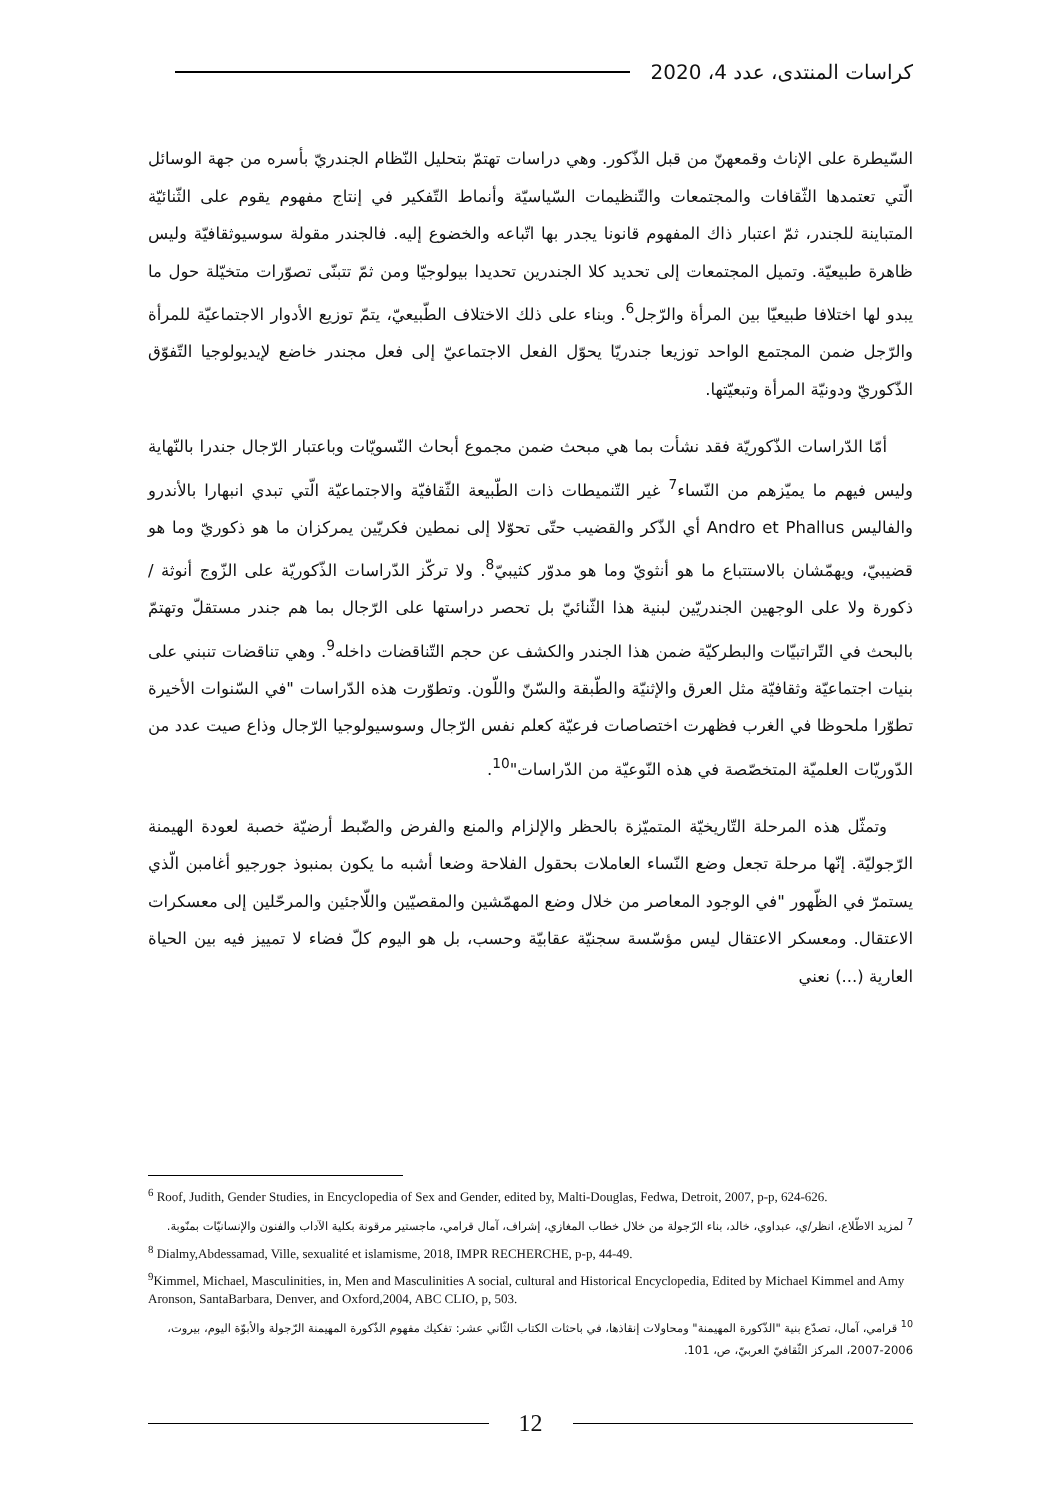كراسات المنتدى، عدد 4، 2020
السّيطرة على الإناث وقمعهنّ من قبل الذّكور. وهي دراسات تهتمّ بتحليل النّظام الجندريّ بأسره من جهة الوسائل الّتي تعتمدها الثّقافات والمجتمعات والتّنظيمات السّياسيّة وأنماط التّفكير في إنتاج مفهوم يقوم على الثّنائيّة المتباينة للجندر، ثمّ اعتبار ذاك المفهوم قانونا يجدر بها اتّباعه والخضوع إليه. فالجندر مقولة سوسيوثقافيّة وليس ظاهرة طبيعيّة. وتميل المجتمعات إلى تحديد كلا الجندرين تحديدا بيولوجيّا ومن ثمّ تتبنّى تصوّرات متخيّلة حول ما يبدو لها اختلافا طبيعيّا بين المرأة والرّجل<sup>6</sup>. وبناء على ذلك الاختلاف الطّبيعيّ، يتمّ توزيع الأدوار الاجتماعيّة للمرأة والرّجل ضمن المجتمع الواحد توزيعا جندريّا يحوّل الفعل الاجتماعيّ إلى فعل مجندر خاضع لإيديولوجيا التّفوّق الذّكوريّ ودونيّة المرأة وتبعيّتها.
أمّا الدّراسات الذّكوريّة فقد نشأت بما هي مبحث ضمن مجموع أبحاث النّسويّات وباعتبار الرّجال جندرا بالنّهاية وليس فيهم ما يميّزهم من النّساء<sup>7</sup> غير التّنميطات ذات الطّبيعة الثّقافيّة والاجتماعيّة الّتي تبدي انبهارا بالأندرو والفاليس Andro et Phallus أي الذّكر والقضيب حتّى تحوّلا إلى نمطين فكريّين يمركزان ما هو ذكوريّ وما هو قضيبيّ، ويهمّشان بالاستتباع ما هو أنثويّ وما هو مدوّر كثيبيّ<sup>8</sup>. ولا تركّز الدّراسات الذّكوريّة على الزّوج أنوثة / ذكورة ولا على الوجهين الجندريّين لبنية هذا الثّنائيّ بل تحصر دراستها على الرّجال بما هم جندر مستقلّ وتهتمّ بالبحث في التّراتبيّات والبطركيّة ضمن هذا الجندر والكشف عن حجم التّناقضات داخله<sup>9</sup>. وهي تناقضات تنبني على بنيات اجتماعيّة وثقافيّة مثل العرق والإثنيّة والطّبقة والسّنّ واللّون. وتطوّرت هذه الدّراسات "في السّنوات الأخيرة تطوّرا ملحوظا في الغرب فظهرت اختصاصات فرعيّة كعلم نفس الرّجال وسوسيولوجيا الرّجال وذاع صيت عدد من الدّوريّات العلميّة المتخصّصة في هذه النّوعيّة من الدّراسات"<sup>10</sup>.
وتمثّل هذه المرحلة التّاريخيّة المتميّزة بالحظر والإلزام والمنع والفرض والضّبط أرضيّة خصبة لعودة الهيمنة الرّجوليّة. إنّها مرحلة تجعل وضع النّساء العاملات بحقول الفلاحة وضعا أشبه ما يكون بمنبوذ جورجيو أغامبن الّذي يستمرّ في الظّهور "في الوجود المعاصر من خلال وضع المهمّشين والمقصيّين واللّاجئين والمرحّلين إلى معسكرات الاعتقال. ومعسكر الاعتقال ليس مؤسّسة سجنيّة عقابيّة وحسب، بل هو اليوم كلّ فضاء لا تمييز فيه بين الحياة العارية (...) نعني
<sup>6</sup> Roof, Judith, Gender Studies, in Encyclopedia of Sex and Gender, edited by, Malti-Douglas, Fedwa, Detroit, 2007, p-p, 624-626.
<sup>7</sup> لمزيد الاطّلاع، انظر/ي، عبداوي، خالد، بناء الرّجولة من خلال خطاب المغازي، إشراف، آمال قرامي، ماجستير مرقونة بكلية الآداب والفنون والإنسانيّات بمنّوبة.
<sup>8</sup> Dialmy,Abdessamad, Ville, sexualité et islamisme, 2018, IMPR RECHERCHE, p-p, 44-49.
<sup>9</sup> Kimmel, Michael, Masculinities, in, Men and Masculinities A social, cultural and Historical Encyclopedia, Edited by Michael Kimmel and Amy Aronson, SantaBarbara, Denver, and Oxford,2004, ABC CLIO, p, 503.
<sup>10</sup> قرامي، آمال، تصدّع بنية "الذّكورة المهيمنة" ومحاولات إنقاذها، في باحثات الكتاب الثّاني عشر: تفكيك مفهوم الذّكورة المهيمنة الرّجولة والأبوّة اليوم، بيروت، 2006-2007، المركز الثّقافيّ العربيّ، ص، 101.
12